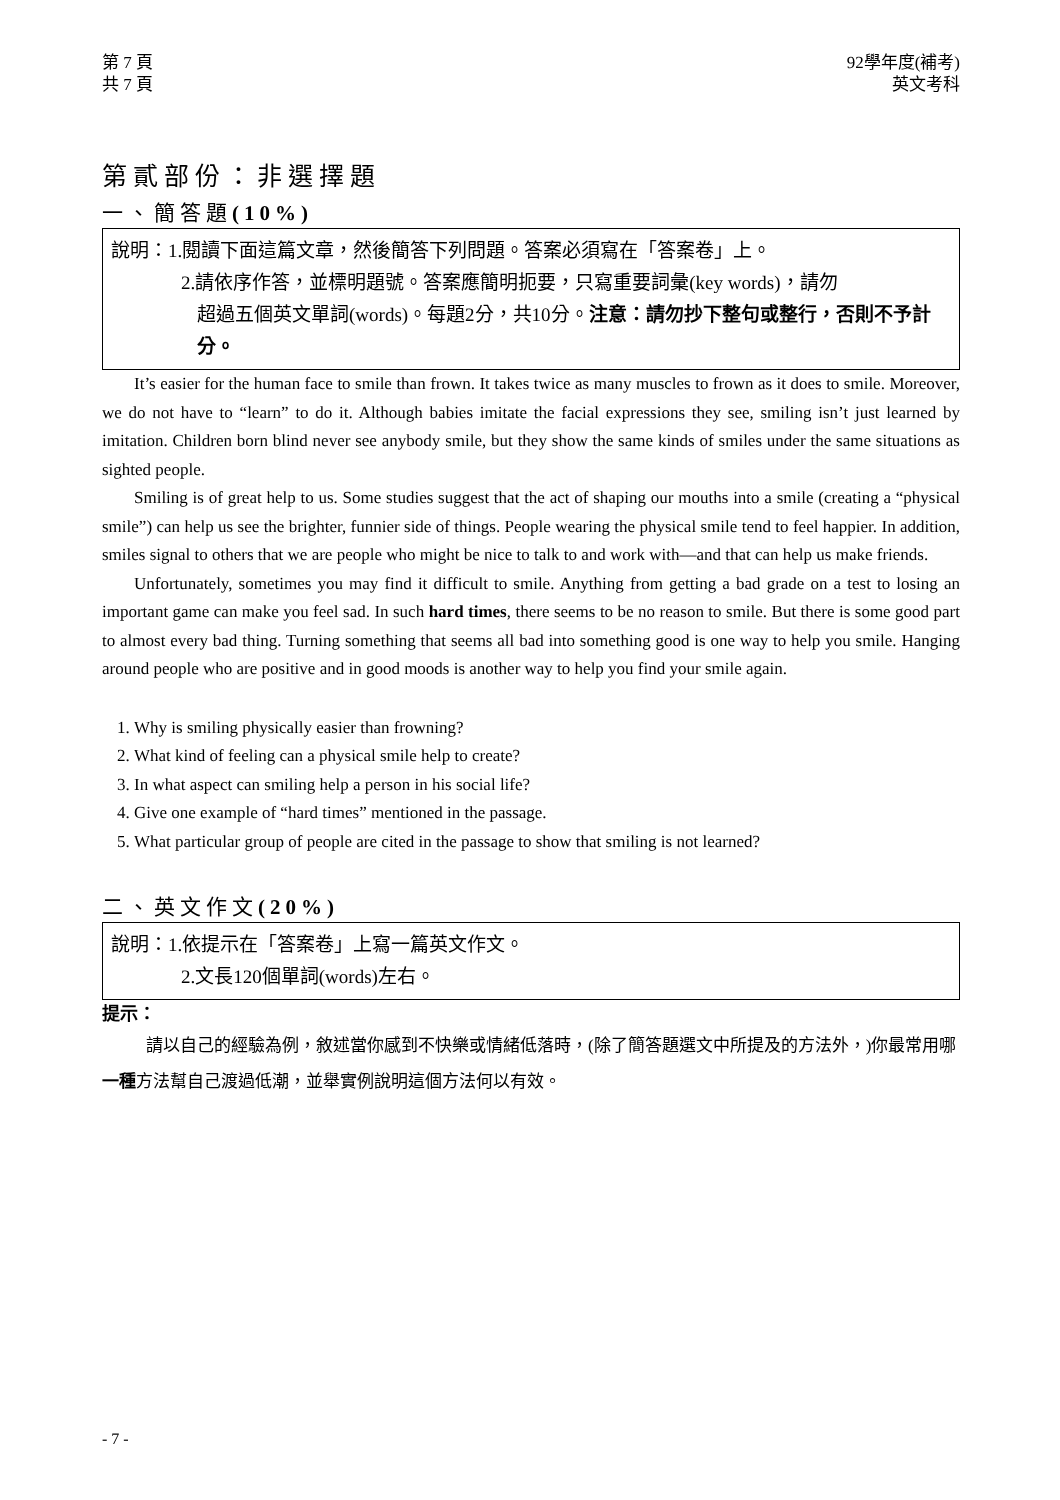第 7 頁
共 7 頁
92學年度(補考)
英文考科
第貳部份：非選擇題
一、簡答題(10%)
說明：1.閱讀下面這篇文章，然後簡答下列問題。答案必須寫在「答案卷」上。
2.請依序作答，並標明題號。答案應簡明扼要，只寫重要詞彙(key words)，請勿
超過五個英文單詞(words)。每題2分，共10分。注意：請勿抄下整句或整行，否則不予計分。
It’s easier for the human face to smile than frown. It takes twice as many muscles to frown as it does to smile. Moreover, we do not have to “learn” to do it. Although babies imitate the facial expressions they see, smiling isn’t just learned by imitation. Children born blind never see anybody smile, but they show the same kinds of smiles under the same situations as sighted people.
Smiling is of great help to us. Some studies suggest that the act of shaping our mouths into a smile (creating a “physical smile”) can help us see the brighter, funnier side of things. People wearing the physical smile tend to feel happier. In addition, smiles signal to others that we are people who might be nice to talk to and work with—and that can help us make friends.
Unfortunately, sometimes you may find it difficult to smile. Anything from getting a bad grade on a test to losing an important game can make you feel sad. In such hard times, there seems to be no reason to smile. But there is some good part to almost every bad thing. Turning something that seems all bad into something good is one way to help you smile. Hanging around people who are positive and in good moods is another way to help you find your smile again.
1. Why is smiling physically easier than frowning?
2. What kind of feeling can a physical smile help to create?
3. In what aspect can smiling help a person in his social life?
4. Give one example of “hard times” mentioned in the passage.
5. What particular group of people are cited in the passage to show that smiling is not learned?
二、英文作文(20%)
說明：1.依提示在「答案卷」上寫一篇英文作文。
2.文長120個單詞(words)左右。
提示：
請以自己的經驗為例，敘述當你感到不快樂或情緒低落時，(除了簡答題選文中所提及的方法外，)你最常用哪一種方法幫自己渡過低潮，並舉實例說明這個方法何以有效。
- 7 -